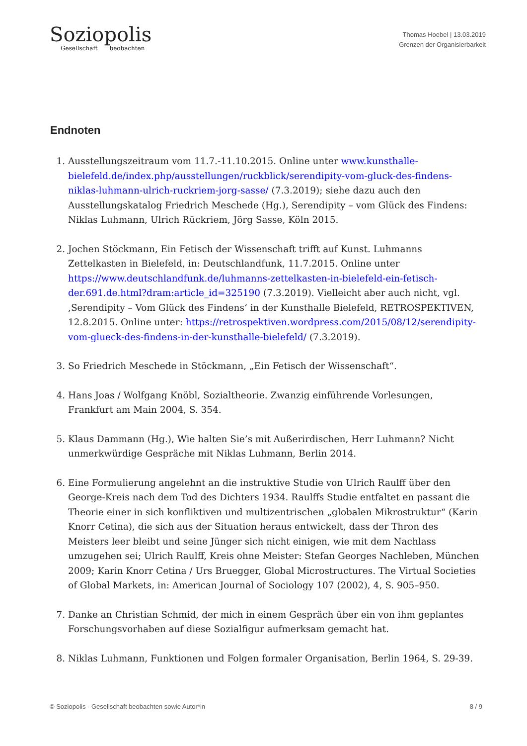Soziopolis
Gesellschaft beobachten
Thomas Hoebel | 13.03.2019
Grenzen der Organisierbarkeit
Endnoten
1. Ausstellungszeitraum vom 11.7.-11.10.2015. Online unter www.kunsthalle-bielefeld.de/index.php/ausstellungen/ruckblick/serendipity-vom-gluck-des-findens-niklas-luhmann-ulrich-ruckriem-jorg-sasse/ (7.3.2019); siehe dazu auch den Ausstellungskatalog Friedrich Meschede (Hg.), Serendipity – vom Glück des Findens: Niklas Luhmann, Ulrich Rückriem, Jörg Sasse, Köln 2015.
2. Jochen Stöckmann, Ein Fetisch der Wissenschaft trifft auf Kunst. Luhmanns Zettelkasten in Bielefeld, in: Deutschlandfunk, 11.7.2015. Online unter https://www.deutschlandfunk.de/luhmanns-zettelkasten-in-bielefeld-ein-fetisch-der.691.de.html?dram:article_id=325190 (7.3.2019). Vielleicht aber auch nicht, vgl. ‚Serendipity – Vom Glück des Findens‘ in der Kunsthalle Bielefeld, RETROSPEKTIVEN, 12.8.2015. Online unter: https://retrospektiven.wordpress.com/2015/08/12/serendipity-vom-glueck-des-findens-in-der-kunsthalle-bielefeld/ (7.3.2019).
3. So Friedrich Meschede in Stöckmann, „Ein Fetisch der Wissenschaft“.
4. Hans Joas / Wolfgang Knöbl, Sozialtheorie. Zwanzig einführende Vorlesungen, Frankfurt am Main 2004, S. 354.
5. Klaus Dammann (Hg.), Wie halten Sie’s mit Außerirdischen, Herr Luhmann? Nicht unmerkwürdige Gespräche mit Niklas Luhmann, Berlin 2014.
6. Eine Formulierung angelehnt an die instruktive Studie von Ulrich Raulff über den George-Kreis nach dem Tod des Dichters 1934. Raulffs Studie entfaltet en passant die Theorie einer in sich konfliktiven und multizentrischen „globalen Mikrostruktur“ (Karin Knorr Cetina), die sich aus der Situation heraus entwickelt, dass der Thron des Meisters leer bleibt und seine Jünger sich nicht einigen, wie mit dem Nachlass umzugehen sei; Ulrich Raulff, Kreis ohne Meister: Stefan Georges Nachleben, München 2009; Karin Knorr Cetina / Urs Bruegger, Global Microstructures. The Virtual Societies of Global Markets, in: American Journal of Sociology 107 (2002), 4, S. 905–950.
7. Danke an Christian Schmid, der mich in einem Gespräch über ein von ihm geplantes Forschungsvorhaben auf diese Sozialfigur aufmerksam gemacht hat.
8. Niklas Luhmann, Funktionen und Folgen formaler Organisation, Berlin 1964, S. 29-39.
© Soziopolis - Gesellschaft beobachten sowie Autor*in 8 / 9